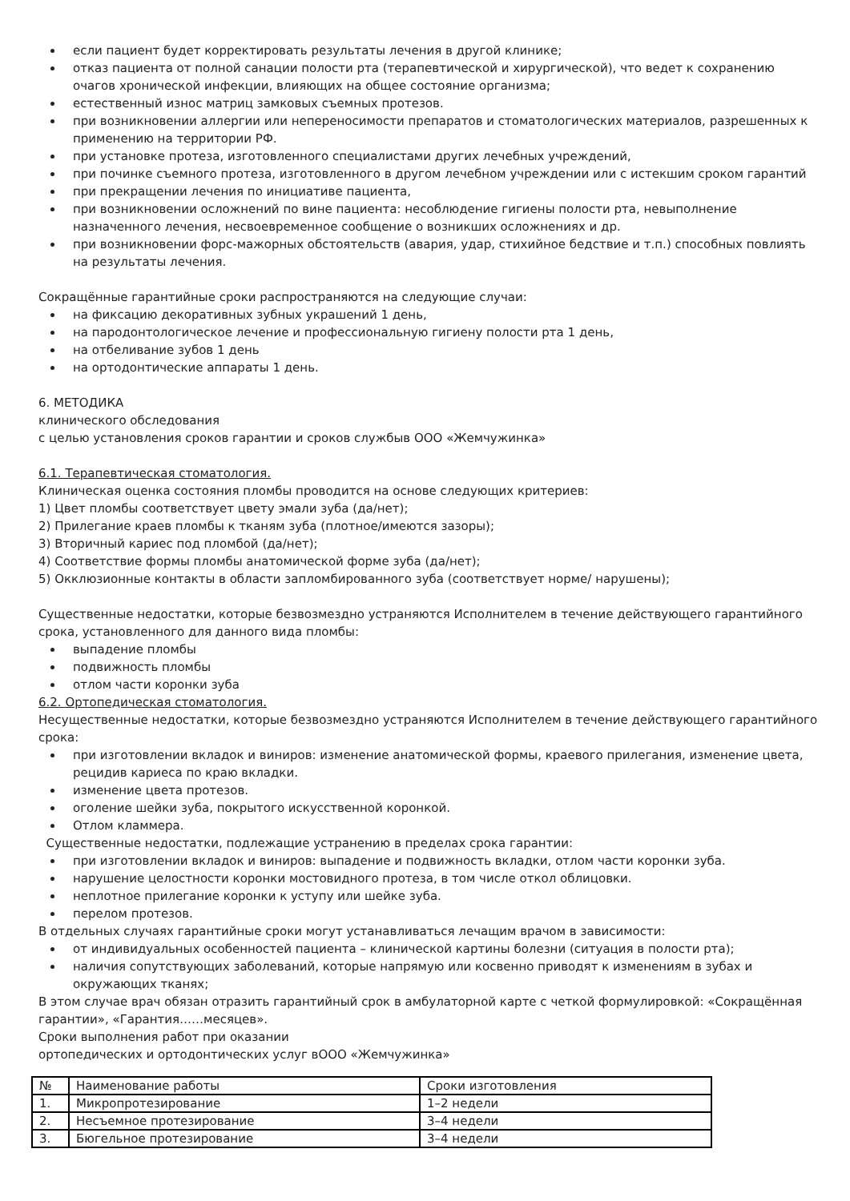если пациент будет корректировать результаты лечения в другой клинике;
отказ пациента от полной санации полости рта (терапевтической и хирургической), что ведет к сохранению очагов хронической инфекции, влияющих на общее состояние организма;
естественный износ матриц замковых съемных протезов.
при возникновении аллергии или непереносимости препаратов и стоматологических материалов, разрешенных к применению на территории РФ.
при установке протеза, изготовленного специалистами других лечебных учреждений,
при починке съемного протеза, изготовленного в другом лечебном учреждении или с истекшим сроком гарантий
при прекращении лечения по инициативе пациента,
при возникновении осложнений по вине пациента: несоблюдение гигиены полости рта, невыполнение назначенного лечения, несвоевременное сообщение о возникших осложнениях и др.
при возникновении форс-мажорных обстоятельств (авария, удар, стихийное бедствие и т.п.) способных повлиять на результаты лечения.
Сокращённые гарантийные сроки распространяются на следующие случаи:
на фиксацию декоративных зубных украшений 1 день,
на пародонтологическое лечение и профессиональную гигиену полости рта 1 день,
на отбеливание зубов 1 день
на ортодонтические аппараты 1 день.
6. МЕТОДИКА
клинического обследования
с целью установления сроков гарантии и сроков службыв ООО «Жемчужинка»
6.1. Терапевтическая стоматология.
Клиническая оценка состояния пломбы проводится на основе следующих критериев:
1) Цвет пломбы соответствует цвету эмали зуба (да/нет);
2) Прилегание краев пломбы к тканям зуба (плотное/имеются зазоры);
3) Вторичный кариес под пломбой (да/нет);
4) Соответствие формы пломбы анатомической форме зуба (да/нет);
5) Окклюзионные контакты в области запломбированного зуба (соответствует норме/ нарушены);
Существенные недостатки, которые безвозмездно устраняются Исполнителем в течение действующего гарантийного срока, установленного для данного вида пломбы:
выпадение пломбы
подвижность пломбы
отлом части коронки зуба
6.2. Ортопедическая стоматология.
Несущественные недостатки, которые безвозмездно устраняются Исполнителем в течение действующего гарантийного срока:
при изготовлении вкладок и виниров: изменение анатомической формы, краевого прилегания, изменение цвета, рецидив кариеса по краю вкладки.
изменение цвета протезов.
оголение шейки зуба, покрытого искусственной коронкой.
Отлом кламмера.
Существенные недостатки, подлежащие устранению в пределах срока гарантии:
при изготовлении вкладок и виниров: выпадение и подвижность вкладки, отлом части коронки зуба.
нарушение целостности коронки мостовидного протеза, в том числе откол облицовки.
неплотное прилегание коронки к уступу или шейке зуба.
перелом протезов.
В отдельных случаях гарантийные сроки могут устанавливаться лечащим врачом в зависимости:
от индивидуальных особенностей пациента – клинической картины болезни (ситуация в полости рта);
наличия сопутствующих заболеваний, которые напрямую или косвенно приводят к изменениям в зубах и окружающих тканях;
В этом случае врач обязан отразить гарантийный срок в амбулаторной карте с четкой формулировкой: «Сокращённая гарантии», «Гарантия……месяцев».
Сроки выполнения работ при оказании
ортопедических и ортодонтических услуг вООО «Жемчужинка»
| № | Наименование работы | Сроки изготовления |
| 1. | Микропротезирование | 1–2 недели |
| 2. | Несъемное протезирование | 3–4 недели |
| 3. | Бюгельное протезирование | 3–4 недели |